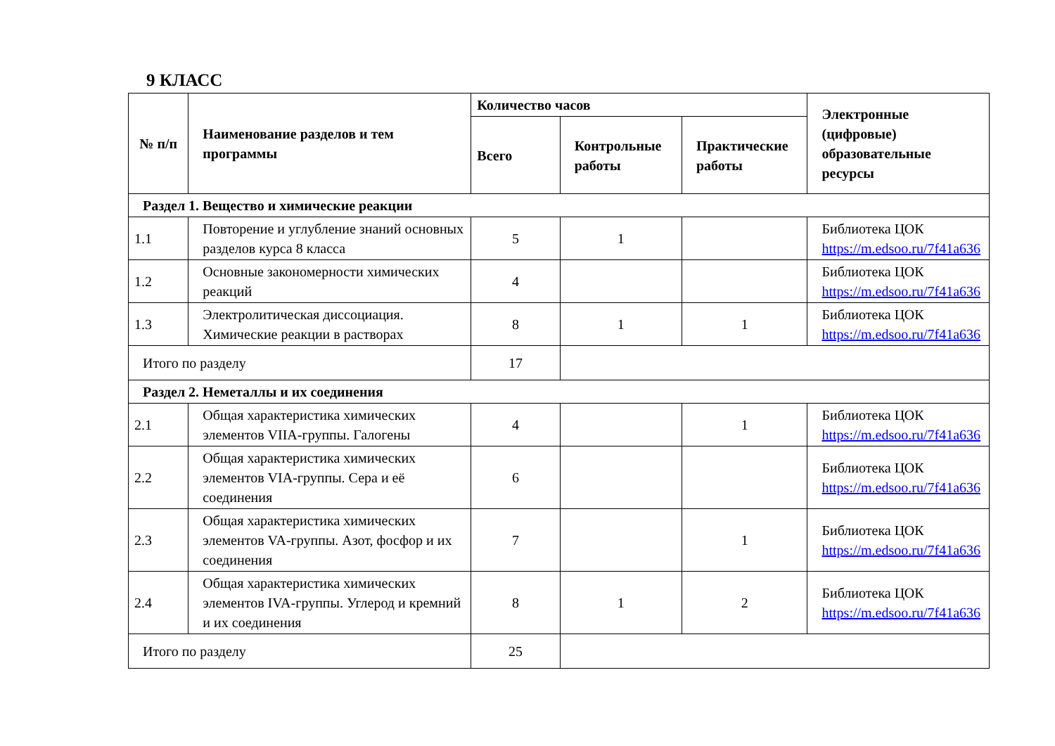9 КЛАСС
| № п/п | Наименование разделов и тем программы | Количество часов | | | Электронные (цифровые) образовательные ресурсы |
| --- | --- | --- | --- | --- | --- |
| | | Всего | Контрольные работы | Практические работы | |
| Раздел 1. Вещество и химические реакции | | | | | |
| 1.1 | Повторение и углубление знаний основных разделов курса 8 класса | 5 | 1 | | Библиотека ЦОК https://m.edsoo.ru/7f41a636 |
| 1.2 | Основные закономерности химических реакций | 4 | | | Библиотека ЦОК https://m.edsoo.ru/7f41a636 |
| 1.3 | Электролитическая диссоциация. Химические реакции в растворах | 8 | 1 | 1 | Библиотека ЦОК https://m.edsoo.ru/7f41a636 |
| Итого по разделу | | 17 | | | |
| Раздел 2. Неметаллы и их соединения | | | | | |
| 2.1 | Общая характеристика химических элементов VIIA-группы. Галогены | 4 | | 1 | Библиотека ЦОК https://m.edsoo.ru/7f41a636 |
| 2.2 | Общая характеристика химических элементов VIA-группы. Сера и её соединения | 6 | | | Библиотека ЦОК https://m.edsoo.ru/7f41a636 |
| 2.3 | Общая характеристика химических элементов VA-группы. Азот, фосфор и их соединения | 7 | | 1 | Библиотека ЦОК https://m.edsoo.ru/7f41a636 |
| 2.4 | Общая характеристика химических элементов IVA-группы. Углерод и кремний и их соединения | 8 | 1 | 2 | Библиотека ЦОК https://m.edsoo.ru/7f41a636 |
| Итого по разделу | | 25 | | | |